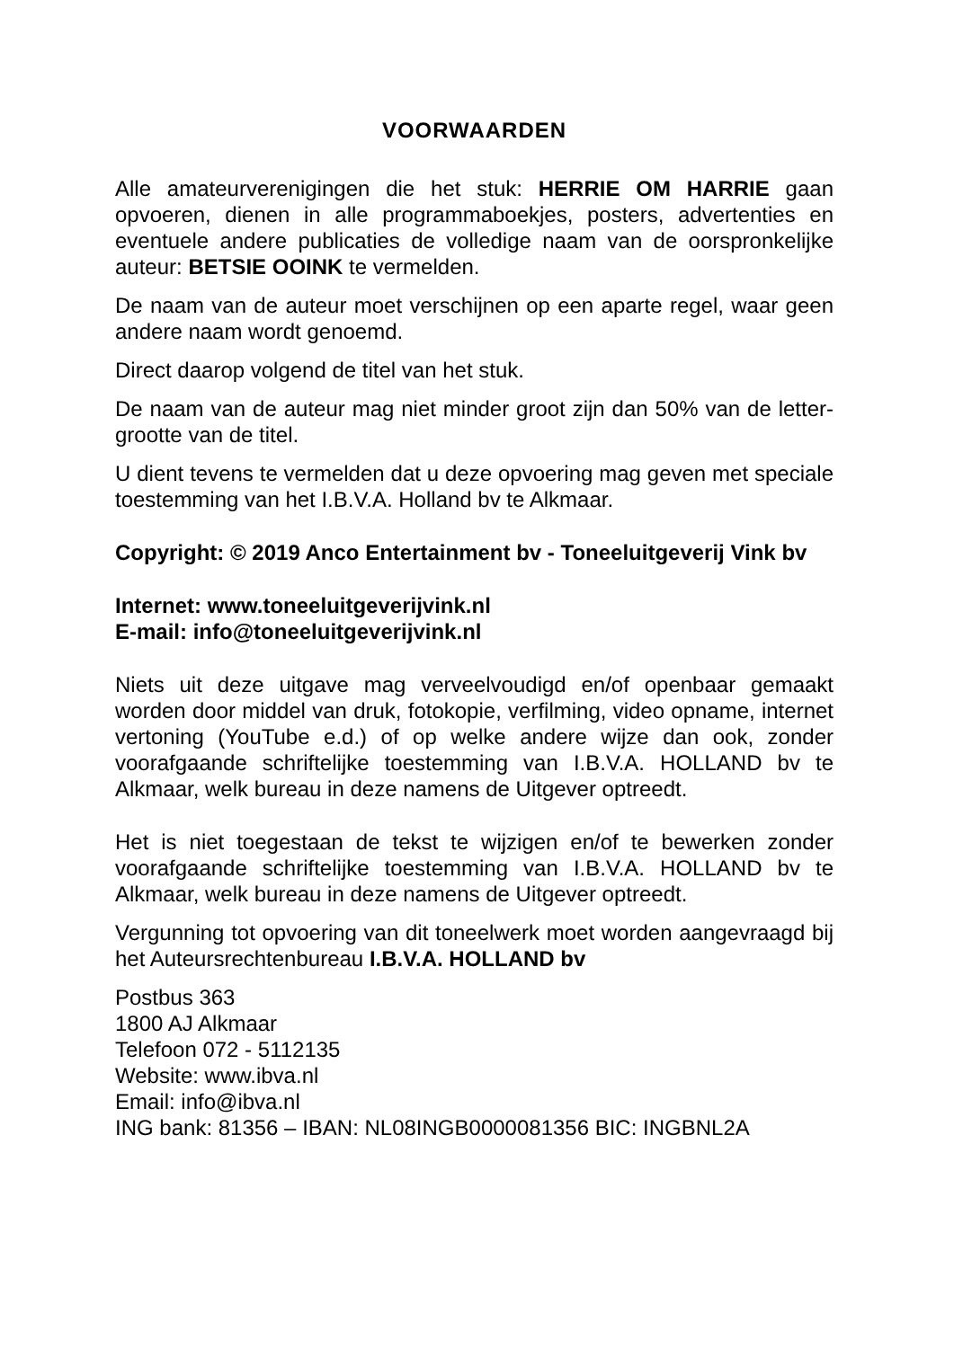VOORWAARDEN
Alle amateurverenigingen die het stuk: HERRIE OM HARRIE gaan opvoeren, dienen in alle programmaboekjes, posters, advertenties en eventuele andere publicaties de volledige naam van de oorspronkelijke auteur: BETSIE OOINK te vermelden.
De naam van de auteur moet verschijnen op een aparte regel, waar geen andere naam wordt genoemd.
Direct daarop volgend de titel van het stuk.
De naam van de auteur mag niet minder groot zijn dan 50% van de letter-grootte van de titel.
U dient tevens te vermelden dat u deze opvoering mag geven met speciale toestemming van het I.B.V.A. Holland bv te Alkmaar.
Copyright: © 2019 Anco Entertainment bv - Toneeluitgeverij Vink bv
Internet: www.toneeluitgeverijvink.nl
E-mail: info@toneeluitgeverijvink.nl
Niets uit deze uitgave mag verveelvoudigd en/of openbaar gemaakt worden door middel van druk, fotokopie, verfilming, video opname, internet vertoning (YouTube e.d.) of op welke andere wijze dan ook, zonder voorafgaande schriftelijke toestemming van I.B.V.A. HOLLAND bv te Alkmaar, welk bureau in deze namens de Uitgever optreedt.
Het is niet toegestaan de tekst te wijzigen en/of te bewerken zonder voorafgaande schriftelijke toestemming van I.B.V.A. HOLLAND bv te Alkmaar, welk bureau in deze namens de Uitgever optreedt.
Vergunning tot opvoering van dit toneelwerk moet worden aangevraagd bij het Auteursrechtenbureau I.B.V.A. HOLLAND bv
Postbus 363
1800 AJ Alkmaar
Telefoon 072 - 5112135
Website: www.ibva.nl
Email: info@ibva.nl
ING bank: 81356 – IBAN: NL08INGB0000081356 BIC: INGBNL2A